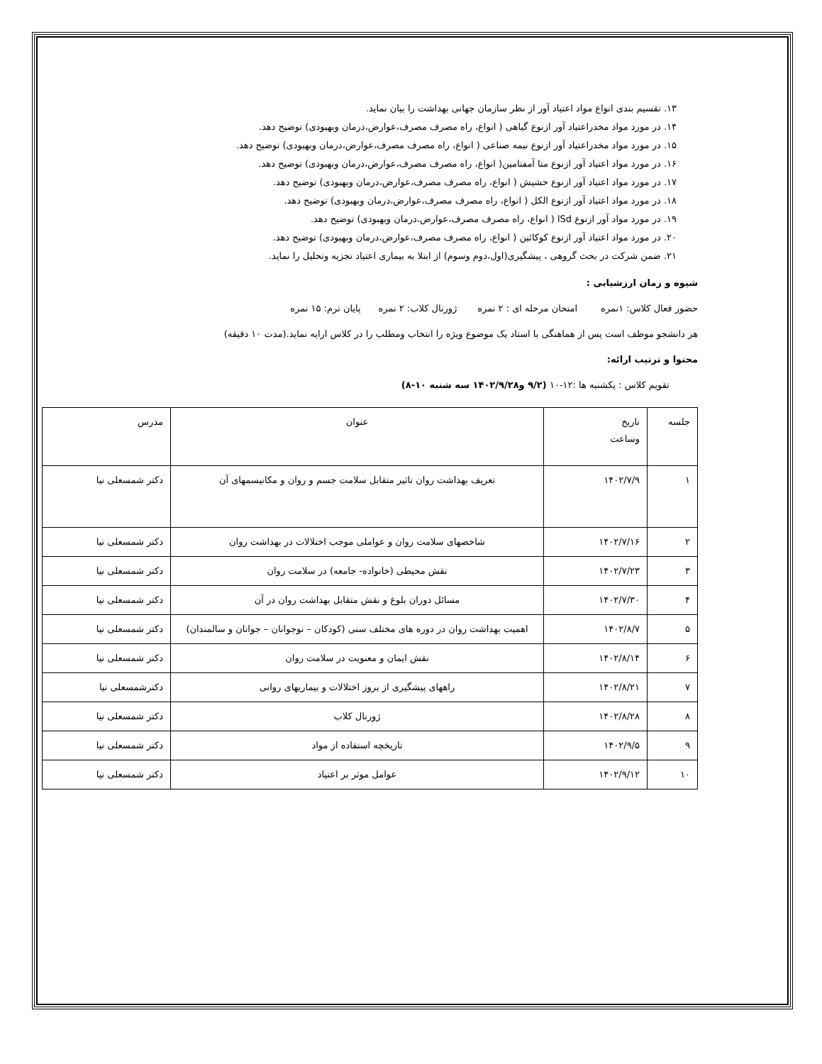۱۳. تقسیم بندی انواع مواد اعتیاد آور از نظر سازمان جهانی بهداشت را بیان نماید.
۱۴. در مورد مواد مخدراعتیاد آور ازنوع گیاهی ( انواع، راه مصرف مصرف،عوارض،درمان وبهبودی) توضیح دهد.
۱۵. در مورد مواد مخدراعتیاد آور ازنوع نیمه صناعی ( انواع، راه مصرف مصرف،عوارض،درمان وبهبودی) توضیح دهد.
۱۶. در مورد مواد اعتیاد آور ازنوع متا آمفتامین( انواع، راه مصرف مصرف،عوارض،درمان وبهبودی) توضیح دهد.
۱۷. در مورد مواد اعتیاد آور ازنوع حشیش ( انواع، راه مصرف مصرف،عوارض،درمان وبهبودی) توضیح دهد.
۱۸. در مورد مواد اعتیاد آور ازنوع الکل ( انواع، راه مصرف مصرف،عوارض،درمان وبهبودی) توضیح دهد.
۱۹. در مورد مواد آور ازنوع lSd ( انواع، راه مصرف مصرف،عوارض،درمان وبهبودی) توضیح دهد.
۲۰. در مورد مواد اعتیاد آور ازنوع کوکائین ( انواع، راه مصرف مصرف،عوارض،درمان وبهبودی) توضیح دهد.
۲۱. ضمن شرکت در بحث گروهی ، پیشگیری(اول،دوم وسوم) از ابتلا به بیماری اعتیاد تجزیه وتحلیل را نماید.
شیوه و زمان ارزشیابی :
حضور فعال کلاس: ۱نمره امتحان مرحله ای : ۲ نمره ژورنال کلاب: ۲ نمره پایان ترم: ۱۵ نمره
هر دانشجو موظف است پس از هماهنگی با استاد یک موضوع ویژه را انتخاب ومطلب را در کلاس ارایه نماید.(مدت ۱۰ دقیقه)
محتوا و ترتیب ارائه:
تقویم کلاس : یکشنبه ها :۱۲-۱۰ (۹/۲ و۱۴۰۲/۹/۲۸ سه شنبه ۱۰-۸)
| جلسه | تاریخ وساعت | عنوان | مدرس |
| ۱ | ۱۴۰۲/۷/۹ | تعریف بهداشت روان تاثیر متقابل سلامت جسم و روان و مکانیسمهای آن | دکتر شمسعلی نیا |
| ۲ | ۱۴۰۲/۷/۱۶ | شاخصهای سلامت روان و عواملی موجب اختلالات در بهداشت روان | دکتر شمسعلی نیا |
| ۳ | ۱۴۰۲/۷/۲۳ | نقش محیطی (خانواده- جامعه) در سلامت روان | دکتر شمسعلی نیا |
| ۴ | ۱۴۰۲/۷/۳۰ | مسائل دوران بلوغ و نقش متقابل بهداشت روان در آن | دکتر شمسعلی نیا |
| ۵ | ۱۴۰۲/۸/۷ | اهمیت بهداشت روان در دوره های مختلف سنی (کودکان – نوجوانان – جوانان و سالمندان) | دکتر شمسعلی نیا |
| ۶ | ۱۴۰۲/۸/۱۴ | نقش ایمان و معنویت در سلامت روان | دکتر شمسعلی نیا |
| ۷ | ۱۴۰۲/۸/۲۱ | راههای پیشگیری از بروز اختلالات و بیماریهای روانی | دکترشمسعلی نیا |
| ۸ | ۱۴۰۲/۸/۲۸ | ژورنال کلاب | دکتر شمسعلی نیا |
| ۹ | ۱۴۰۲/۹/۵ | تاریخچه استفاده از مواد | دکتر شمسعلی نیا |
| ۱۰ | ۱۴۰۲/۹/۱۲ | عوامل موثر بر اعتیاد | دکتر شمسعلی نیا |